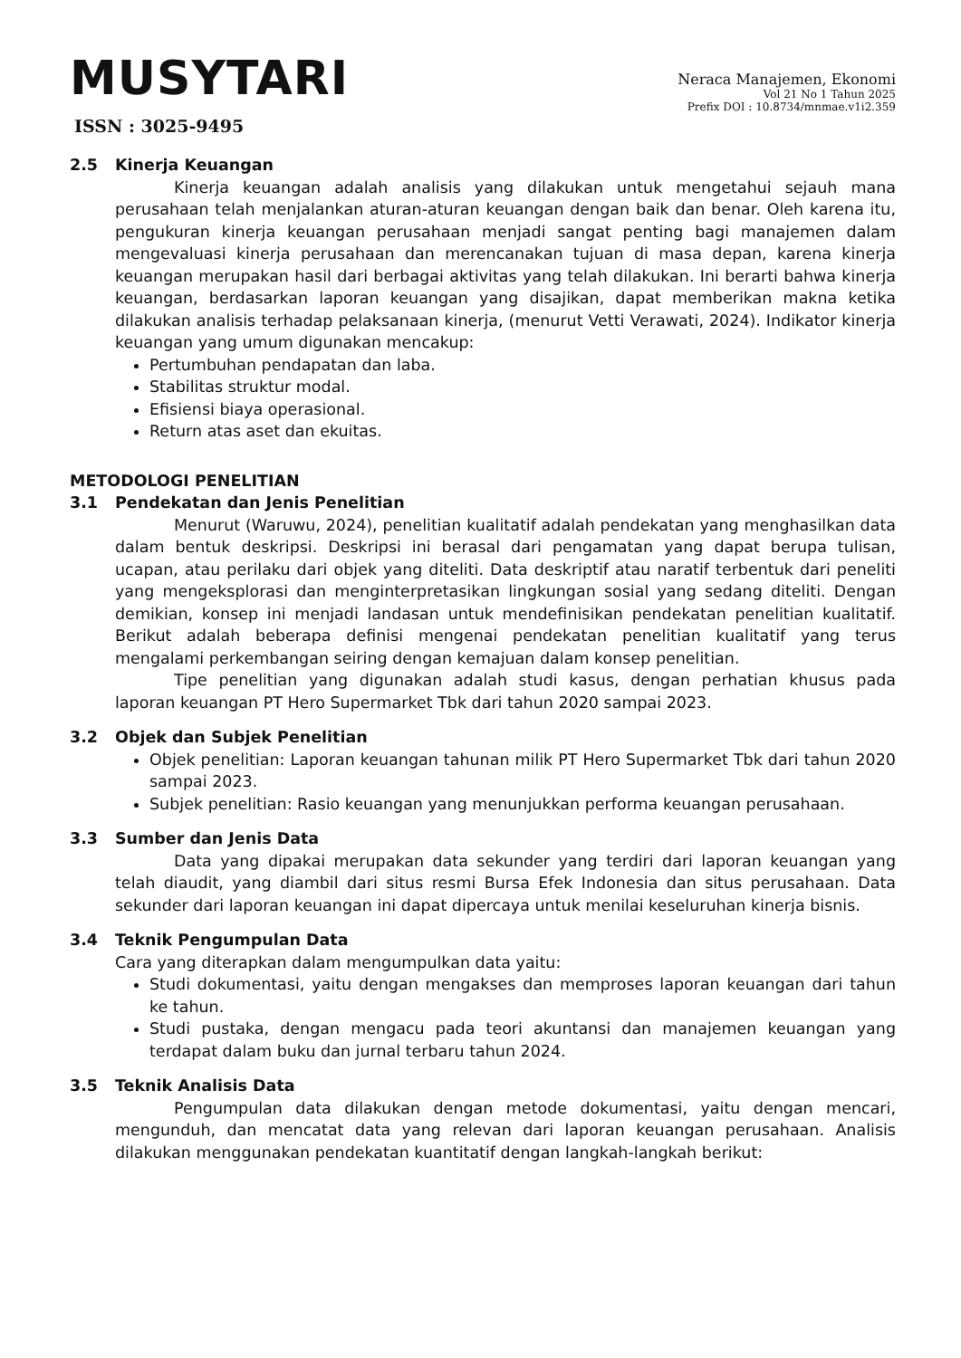MUSYTARI
ISSN : 3025-9495
Neraca Manajemen, Ekonomi
Vol 21 No 1 Tahun 2025
Prefix DOI : 10.8734/mnmae.v1i2.359
2.5 Kinerja Keuangan
Kinerja keuangan adalah analisis yang dilakukan untuk mengetahui sejauh mana perusahaan telah menjalankan aturan-aturan keuangan dengan baik dan benar. Oleh karena itu, pengukuran kinerja keuangan perusahaan menjadi sangat penting bagi manajemen dalam mengevaluasi kinerja perusahaan dan merencanakan tujuan di masa depan, karena kinerja keuangan merupakan hasil dari berbagai aktivitas yang telah dilakukan. Ini berarti bahwa kinerja keuangan, berdasarkan laporan keuangan yang disajikan, dapat memberikan makna ketika dilakukan analisis terhadap pelaksanaan kinerja, (menurut Vetti Verawati, 2024). Indikator kinerja keuangan yang umum digunakan mencakup:
Pertumbuhan pendapatan dan laba.
Stabilitas struktur modal.
Efisiensi biaya operasional.
Return atas aset dan ekuitas.
METODOLOGI PENELITIAN
3.1 Pendekatan dan Jenis Penelitian
Menurut (Waruwu, 2024), penelitian kualitatif adalah pendekatan yang menghasilkan data dalam bentuk deskripsi. Deskripsi ini berasal dari pengamatan yang dapat berupa tulisan, ucapan, atau perilaku dari objek yang diteliti. Data deskriptif atau naratif terbentuk dari peneliti yang mengeksplorasi dan menginterpretasikan lingkungan sosial yang sedang diteliti. Dengan demikian, konsep ini menjadi landasan untuk mendefinisikan pendekatan penelitian kualitatif. Berikut adalah beberapa definisi mengenai pendekatan penelitian kualitatif yang terus mengalami perkembangan seiring dengan kemajuan dalam konsep penelitian.
Tipe penelitian yang digunakan adalah studi kasus, dengan perhatian khusus pada laporan keuangan PT Hero Supermarket Tbk dari tahun 2020 sampai 2023.
3.2 Objek dan Subjek Penelitian
Objek penelitian: Laporan keuangan tahunan milik PT Hero Supermarket Tbk dari tahun 2020 sampai 2023.
Subjek penelitian: Rasio keuangan yang menunjukkan performa keuangan perusahaan.
3.3 Sumber dan Jenis Data
Data yang dipakai merupakan data sekunder yang terdiri dari laporan keuangan yang telah diaudit, yang diambil dari situs resmi Bursa Efek Indonesia dan situs perusahaan. Data sekunder dari laporan keuangan ini dapat dipercaya untuk menilai keseluruhan kinerja bisnis.
3.4 Teknik Pengumpulan Data
Cara yang diterapkan dalam mengumpulkan data yaitu:
Studi dokumentasi, yaitu dengan mengakses dan memproses laporan keuangan dari tahun ke tahun.
Studi pustaka, dengan mengacu pada teori akuntansi dan manajemen keuangan yang terdapat dalam buku dan jurnal terbaru tahun 2024.
3.5 Teknik Analisis Data
Pengumpulan data dilakukan dengan metode dokumentasi, yaitu dengan mencari, mengunduh, dan mencatat data yang relevan dari laporan keuangan perusahaan. Analisis dilakukan menggunakan pendekatan kuantitatif dengan langkah-langkah berikut: